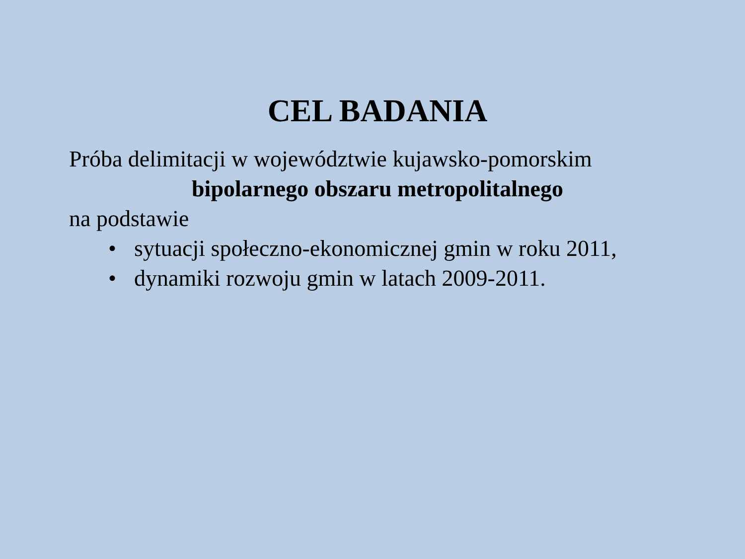CEL BADANIA
Próba delimitacji w województwie kujawsko-pomorskim
bipolarnego obszaru metropolitalnego
na podstawie
• sytuacji społeczno-ekonomicznej gmin w roku 2011,
• dynamiki rozwoju gmin w latach 2009-2011.